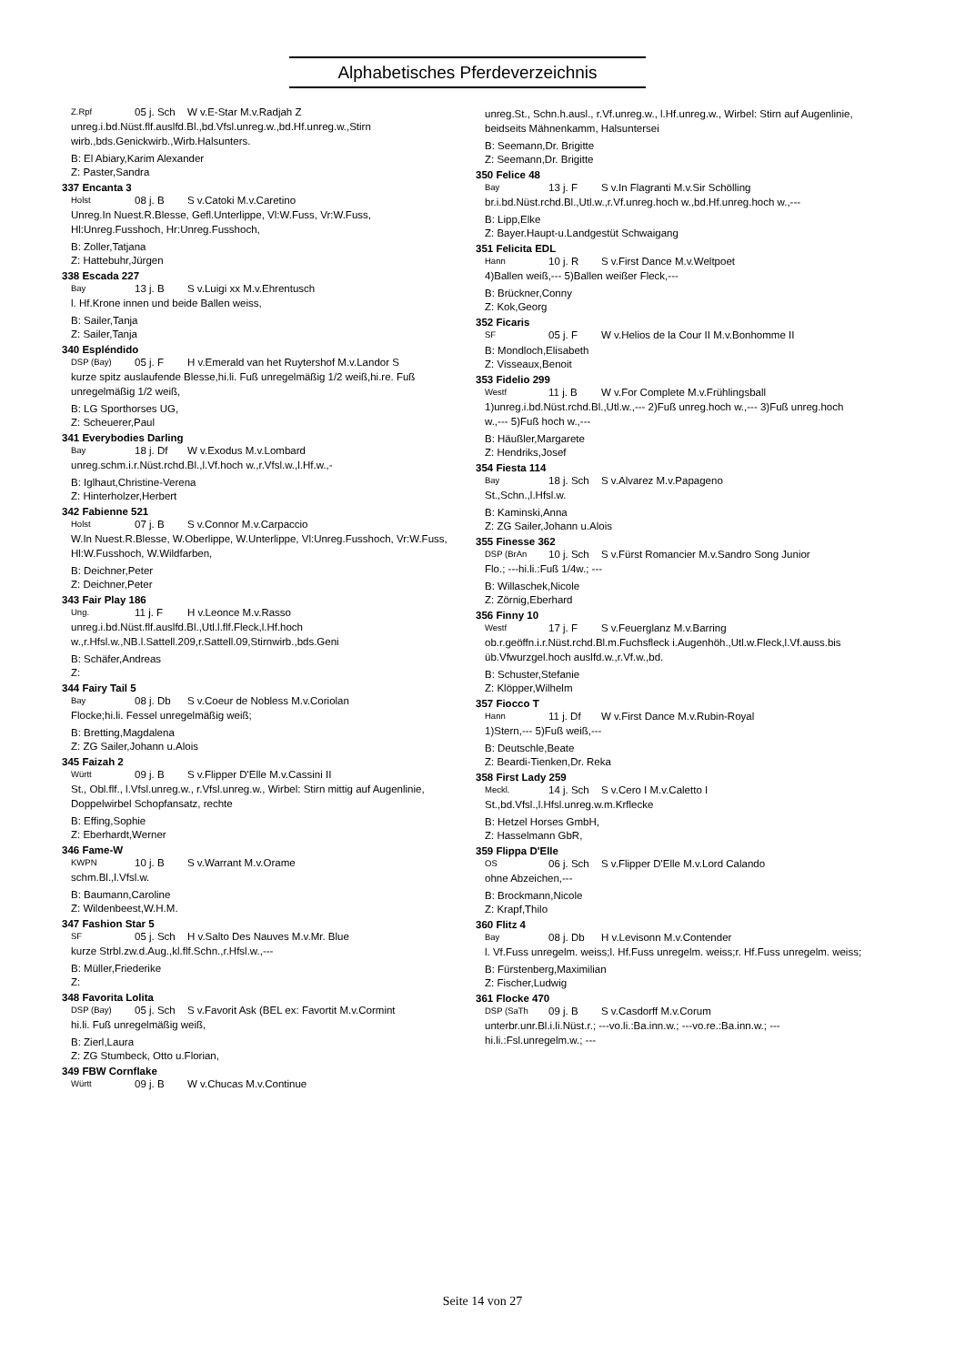Alphabetisches Pferdeverzeichnis
Z.Rpf 05 j. Sch W v.E-Star M.v.Radjah Z
unreg.i.bd.Nüst.flf.auslfd.Bl.,bd.Vfsl.unreg.w.,bd.Hf.unreg.w.,Stirn wirb.,bds.Genickwirb.,Wirb.Halsunters.
B: El Abiary,Karim Alexander
Z: Paster,Sandra
337 Encanta 3
Holst 08 j. B S v.Catoki M.v.Caretino
Unreg.In Nuest.R.Blesse, Gefl.Unterlippe, Vl:W.Fuss, Vr:W.Fuss, Hl:Unreg.Fusshoch, Hr:Unreg.Fusshoch,
B: Zoller,Tatjana
Z: Hattebuhr,Jürgen
338 Escada 227
Bay 13 j. B S v.Luigi xx M.v.Ehrentusch
l. Hf.Krone innen und beide Ballen weiss,
B: Sailer,Tanja
Z: Sailer,Tanja
340 Espléndido
DSP (Bay) 05 j. F H v.Emerald van het Ruytershof M.v.Landor S
kurze spitz auslaufende Blesse,hi.li. Fuß unregelmäßig 1/2 weiß,hi.re. Fuß unregelmäßig 1/2 weiß,
B: LG Sporthorses UG,
Z: Scheuerer,Paul
341 Everybodies Darling
Bay 18 j. Df W v.Exodus M.v.Lombard
unreg.schm.i.r.Nüst.rchd.Bl.,l.Vf.hoch w.,r.Vfsl.w.,l.Hf.w.,-
B: Iglhaut,Christine-Verena
Z: Hinterholzer,Herbert
342 Fabienne 521
Holst 07 j. B S v.Connor M.v.Carpaccio
W.In Nuest.R.Blesse, W.Oberlippe, W.Unterlippe, Vl:Unreg.Fusshoch, Vr:W.Fuss, Hl:W.Fusshoch, W.Wildfarben,
B: Deichner,Peter
Z: Deichner,Peter
343 Fair Play 186
Ung. 11 j. F H v.Leonce M.v.Rasso
unreg.i.bd.Nüst.flf.auslfd.Bl.,Utl.l.flf.Fleck,l.Hf.hoch w.,r.Hfsl.w.,NB.l.Sattell.209,r.Sattell.09,Stirnwirb.,bds.Geni
B: Schäfer,Andreas
Z:
344 Fairy Tail 5
Bay 08 j. Db S v.Coeur de Nobless M.v.Coriolan
Flocke;hi.li. Fessel unregelmäßig weiß;
B: Bretting,Magdalena
Z: ZG Sailer,Johann u.Alois
345 Faizah 2
Württ 09 j. B S v.Flipper D'Elle M.v.Cassini II
St., Obl.flf., l.Vfsl.unreg.w., r.Vfsl.unreg.w., Wirbel: Stirn mittig auf Augenlinie, Doppelwirbel Schopfansatz, rechte
B: Effing,Sophie
Z: Eberhardt,Werner
346 Fame-W
KWPN 10 j. B S v.Warrant M.v.Orame
schm.Bl.,l.Vfsl.w.
B: Baumann,Caroline
Z: Wildenbeest,W.H.M.
347 Fashion Star 5
SF 05 j. Sch H v.Salto Des Nauves M.v.Mr. Blue
kurze Strbl.zw.d.Aug.,kl.flf.Schn.,r.Hfsl.w.,---
B: Müller,Friederike
Z:
348 Favorita Lolita
DSP (Bay) 05 j. Sch S v.Favorit Ask (BEL ex: Favortit M.v.Cormint
hi.li. Fuß unregelmäßig weiß,
B: Zierl,Laura
Z: ZG Stumbeck, Otto u.Florian,
349 FBW Cornflake
Württ 09 j. B W v.Chucas M.v.Continue
unreg.St., Schn.h.ausl., r.Vf.unreg.w., l.Hf.unreg.w., Wirbel: Stirn auf Augenlinie, beidseits Mähnenkamm, Halsuntersei
B: Seemann,Dr. Brigitte
Z: Seemann,Dr. Brigitte
350 Felice 48
Bay 13 j. F S v.In Flagranti M.v.Sir Schölling
br.i.bd.Nüst.rchd.Bl.,Utl.w.,r.Vf.unreg.hoch w.,bd.Hf.unreg.hoch w.,---
B: Lipp,Elke
Z: Bayer.Haupt-u.Landgestüt Schwaigang
351 Felicita EDL
Hann 10 j. R S v.First Dance M.v.Weltpoet
4)Ballen weiß,--- 5)Ballen weißer Fleck,---
B: Brückner,Conny
Z: Kok,Georg
352 Ficaris
SF 05 j. F W v.Helios de la Cour II M.v.Bonhomme II
B: Mondloch,Elisabeth
Z: Visseaux,Benoit
353 Fidelio 299
Westf 11 j. B W v.For Complete M.v.Frühlingsball
1)unreg.i.bd.Nüst.rchd.Bl.,Utl.w.,--- 2)Fuß unreg.hoch w.,--- 3)Fuß unreg.hoch w.,--- 5)Fuß hoch w.,---
B: Häußler,Margarete
Z: Hendriks,Josef
354 Fiesta 114
Bay 18 j. Sch S v.Alvarez M.v.Papageno
St.,Schn.,l.Hfsl.w.
B: Kaminski,Anna
Z: ZG Sailer,Johann u.Alois
355 Finesse 362
DSP (BrAn 10 j. Sch S v.Fürst Romancier M.v.Sandro Song Junior
Flo.; ---hi.li.:Fuß 1/4w.; ---
B: Willaschek,Nicole
Z: Zörnig,Eberhard
356 Finny 10
Westf 17 j. F S v.Feuerglanz M.v.Barring
ob.r.geöffn.i.r.Nüst.rchd.Bl.m.Fuchsfleck i.Augenhöh.,Utl.w.Fleck,l.Vf.auss.bis üb.Vfwurzgel.hoch auslfd.w.,r.Vf.w.,bd.
B: Schuster,Stefanie
Z: Klöpper,Wilhelm
357 Fiocco T
Hann 11 j. Df W v.First Dance M.v.Rubin-Royal
1)Stern,--- 5)Fuß weiß,---
B: Deutschle,Beate
Z: Beardi-Tienken,Dr. Reka
358 First Lady 259
Meckl. 14 j. Sch S v.Cero I M.v.Caletto I
St.,bd.Vfsl.,l.Hfsl.unreg.w.m.Krflecke
B: Hetzel Horses GmbH,
Z: Hasselmann GbR,
359 Flippa D'Elle
OS 06 j. Sch S v.Flipper D'Elle M.v.Lord Calando
ohne Abzeichen,---
B: Brockmann,Nicole
Z: Krapf,Thilo
360 Flitz 4
Bay 08 j. Db H v.Levisonn M.v.Contender
l. Vf.Fuss unregelm. weiss;l. Hf.Fuss unregelm. weiss;r. Hf.Fuss unregelm. weiss;
B: Fürstenberg,Maximilian
Z: Fischer,Ludwig
361 Flocke 470
DSP (SaTh 09 j. B S v.Casdorff M.v.Corum
unterbr.unr.Bl.i.li.Nüst.r.; ---vo.li.:Ba.inn.w.; ---vo.re.:Ba.inn.w.; ---hi.li.:Fsl.unregelm.w.; ---
Seite 14 von 27